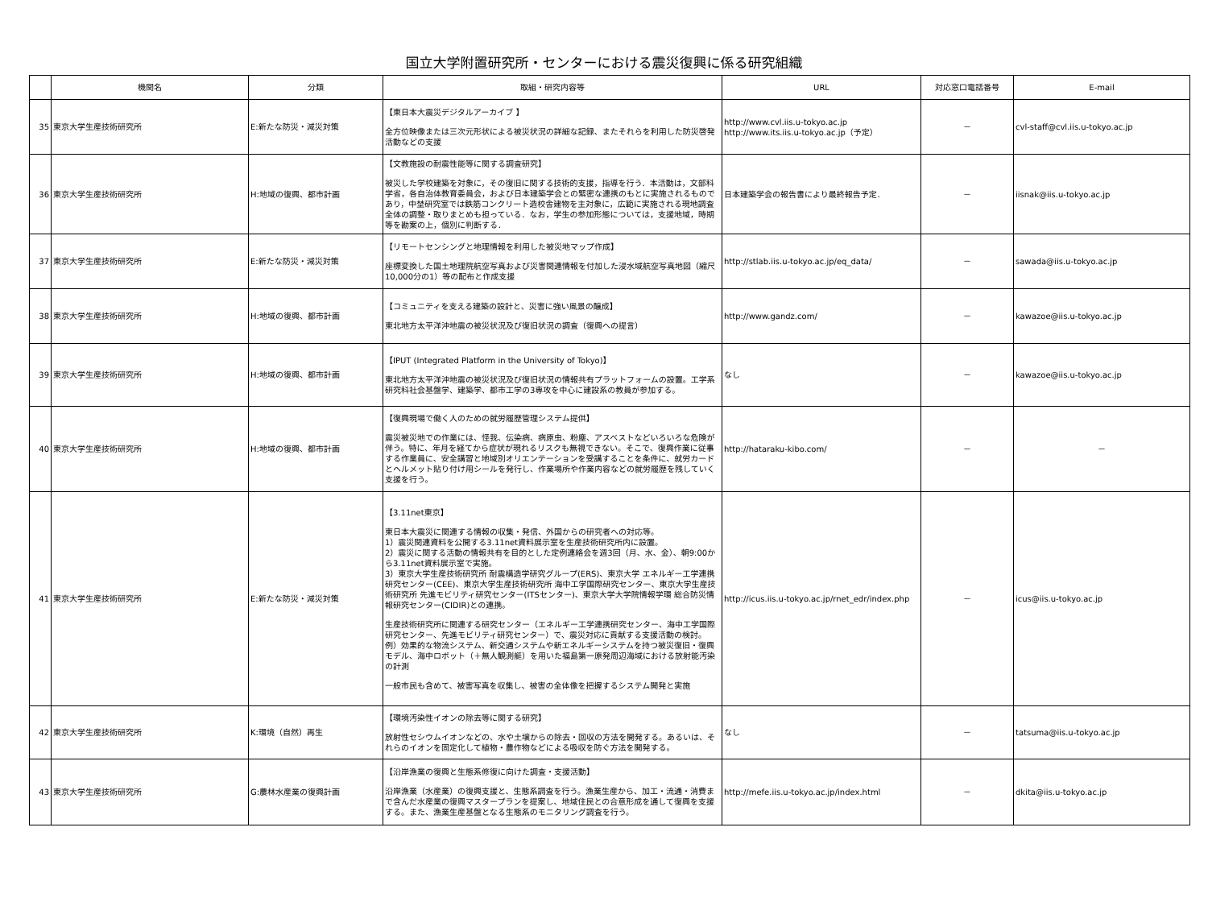国立大学附置研究所・センターにおける震災復興に係る研究組織
| | 機関名 | 分類 | 取組・研究内容等 | URL | 対応窓口電話番号 | E-mail |
| --- | --- | --- | --- | --- | --- | --- |
| 35 | 東京大学生産技術研究所 | E:新たな防災・減災対策 | 【東日本大震災デジタルアーカイブ 】 全方位映像または三次元形状による被災状況の詳細な記録、またそれらを利用した防災啓発活動などの支援 | http://www.cvl.iis.u-tokyo.ac.jp http://www.its.iis.u-tokyo.ac.jp（予定） | － | cvl-staff@cvl.iis.u-tokyo.ac.jp |
| 36 | 東京大学生産技術研究所 | H:地域の復興、都市計画 | 【文教施設の耐震性能等に関する調査研究】 被災した学校建築を対象に，その復旧に関する技術的支援，指導を行う．本活動は，文部科学省，各自治体教育委員会，および日本建築学会との緊密な連携のもとに実施されるものであり，中埜研究室では鉄筋コンクリート造校舎建物を主対象に，広範に実施される現地調査全体の調整・取りまとめも担っている．なお，学生の参加形態については，支援地域，時期等を勘案の上，個別に判断する． | 日本建築学会の報告書により最終報告予定． | － | iisnak@iis.u-tokyo.ac.jp |
| 37 | 東京大学生産技術研究所 | E:新たな防災・減災対策 | 【リモートセンシングと地理情報を利用した被災地マップ作成】 座標変換した国土地理院航空写真および災害関連情報を付加した浸水域航空写真地図（縮尺10,000分の1）等の配布と作成支援 | http://stlab.iis.u-tokyo.ac.jp/eq_data/ | － | sawada@iis.u-tokyo.ac.jp |
| 38 | 東京大学生産技術研究所 | H:地域の復興、都市計画 | 【コミュニティを支える建築の設計と、災害に強い風景の醸成】 東北地方太平洋沖地震の被災状況及び復旧状況の調査（復興への提言） | http://www.gandz.com/ | － | kawazoe@iis.u-tokyo.ac.jp |
| 39 | 東京大学生産技術研究所 | H:地域の復興、都市計画 | 【IPUT (Integrated Platform in the University of Tokyo)】 東北地方太平洋沖地震の被災状況及び復旧状況の情報共有プラットフォームの設置。工学系研究科社会基盤学、建築学、都市工学の3専攻を中心に建設系の教員が参加する。 | なし | － | kawazoe@iis.u-tokyo.ac.jp |
| 40 | 東京大学生産技術研究所 | H:地域の復興、都市計画 | 【復興現場で働く人のための就労履歴管理システム提供】 震災被災地での作業には、怪我、伝染病、病原虫、粉塵、アスベストなどいろいろな危険が伴う。特に、年月を経てから症状が現れるリスクも無視できない。そこで、復興作業に従事する作業員に、安全講習と地域別オリエンテーションを受講することを条件に、就労カードとヘルメット貼り付け用シールを発行し、作業場所や作業内容などの就労履歴を残していく支援を行う。 | http://hataraku-kibo.com/ | － | － |
| 41 | 東京大学生産技術研究所 | E:新たな防災・減災対策 | 【3.11net東京】 東日本大震災に関連する情報の収集・発信、外国からの研究者への対応等。 1）震災関連資料を公開する3.11net資料展示室を生産技術研究所内に設置。 2）震災に関する活動の情報共有を目的とした定例連絡会を週3回（月、水、金）、朝9:00から3.11net資料展示室で実施。 3）東京大学生産技術研究所 耐震構造学研究グループ(ERS)、東京大学 エネルギー工学連携研究センター(CEE)、東京大学生産技術研究所 海中工学国際研究センター、東京大学生産技術研究所 先進モビリティ研究センター(ITSセンター)、東京大学大学院情報学環 総合防災情報研究センター(CIDIR)との連携。 生産技術研究所に関連する研究センター（エネルギー工学連携研究センター、海中工学国際研究センター、先進モビリティ研究センター）で、震災対応に貢献する支援活動の検討。 例）効果的な物流システム、新交通システムや新エネルギーシステムを持つ被災復旧・復興モデル、海中ロボット（＋無人観測艇）を用いた福島第一原発周辺海域における放射能汚染の計測 一般市民も含めて、被害写真を収集し、被害の全体像を把握するシステム開発と実施 | http://icus.iis.u-tokyo.ac.jp/rnet_edr/index.php | － | icus@iis.u-tokyo.ac.jp |
| 42 | 東京大学生産技術研究所 | K:環境（自然）再生 | 【環境汚染性イオンの除去等に関する研究】 放射性セシウムイオンなどの、水や土壌からの除去・回収の方法を開発する。あるいは、それらのイオンを固定化して植物・農作物などによる吸収を防ぐ方法を開発する。 | なし | － | tatsuma@iis.u-tokyo.ac.jp |
| 43 | 東京大学生産技術研究所 | G:農林水産業の復興計画 | 【沿岸漁業の復興と生態系修復に向けた調査・支援活動】 沿岸漁業（水産業）の復興支援と、生態系調査を行う。漁業生産から、加工・流通・消費まで含んだ水産業の復興マスタープランを提案し、地域住民との合意形成を通して復興を支援する。また、漁業生産基盤となる生態系のモニタリング調査を行う。 | http://mefe.iis.u-tokyo.ac.jp/index.html | － | dkita@iis.u-tokyo.ac.jp |